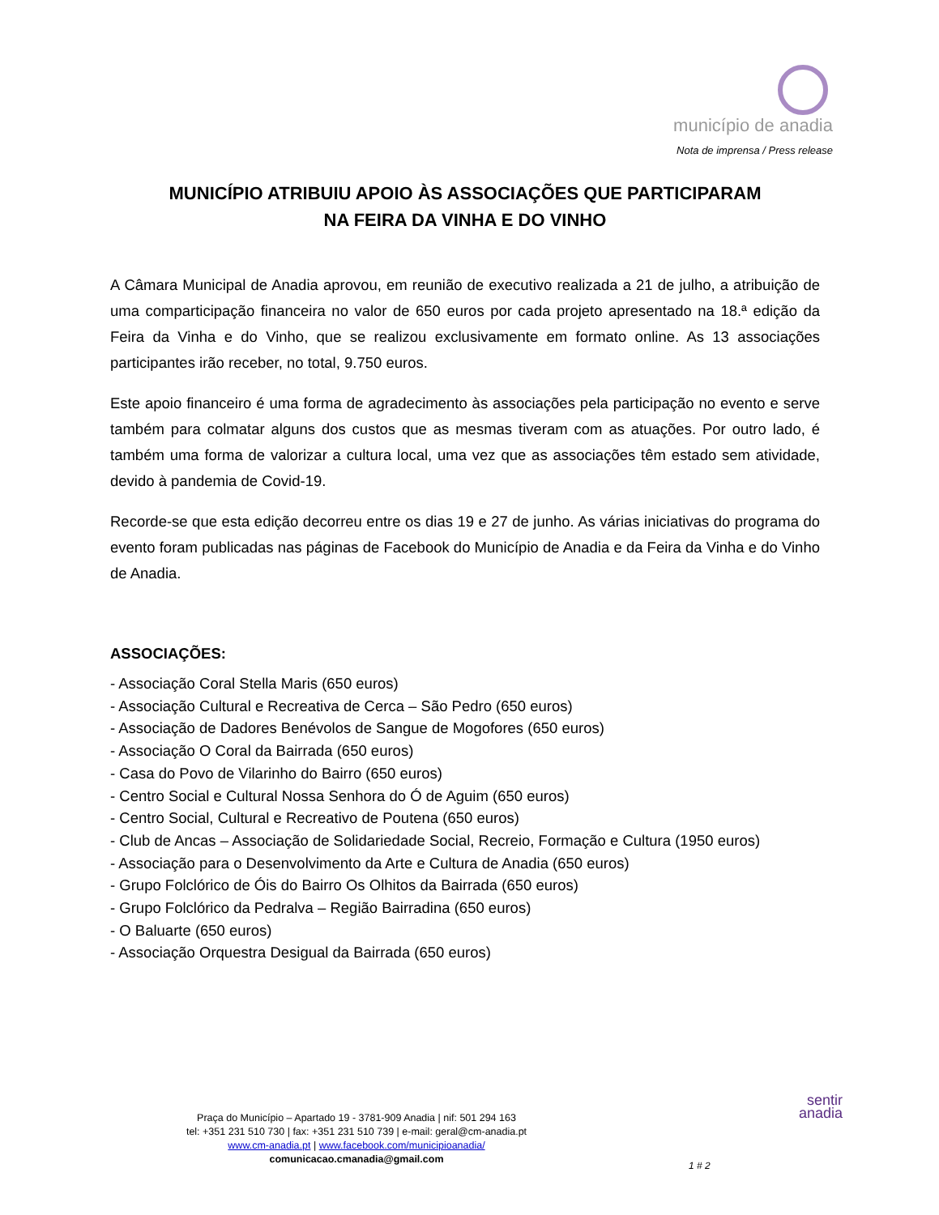município de anadia
Nota de imprensa / Press release
MUNICÍPIO ATRIBUIU APOIO ÀS ASSOCIAÇÕES QUE PARTICIPARAM
NA FEIRA DA VINHA E DO VINHO
A Câmara Municipal de Anadia aprovou, em reunião de executivo realizada a 21 de julho, a atribuição de uma comparticipação financeira no valor de 650 euros por cada projeto apresentado na 18.ª edição da Feira da Vinha e do Vinho, que se realizou exclusivamente em formato online. As 13 associações participantes irão receber, no total, 9.750 euros.
Este apoio financeiro é uma forma de agradecimento às associações pela participação no evento e serve também para colmatar alguns dos custos que as mesmas tiveram com as atuações. Por outro lado, é também uma forma de valorizar a cultura local, uma vez que as associações têm estado sem atividade, devido à pandemia de Covid-19.
Recorde-se que esta edição decorreu entre os dias 19 e 27 de junho. As várias iniciativas do programa do evento foram publicadas nas páginas de Facebook do Município de Anadia e da Feira da Vinha e do Vinho de Anadia.
ASSOCIAÇÕES:
- Associação Coral Stella Maris (650 euros)
- Associação Cultural e Recreativa de Cerca – São Pedro (650 euros)
- Associação de Dadores Benévolos de Sangue de Mogofores (650 euros)
- Associação O Coral da Bairrada (650 euros)
- Casa do Povo de Vilarinho do Bairro (650 euros)
- Centro Social e Cultural Nossa Senhora do Ó de Aguim (650 euros)
- Centro Social, Cultural e Recreativo de Poutena (650 euros)
- Club de Ancas – Associação de Solidariedade Social, Recreio, Formação e Cultura (1950 euros)
- Associação para o Desenvolvimento da Arte e Cultura de Anadia (650 euros)
- Grupo Folclórico de Óis do Bairro Os Olhitos da Bairrada (650 euros)
- Grupo Folclórico da Pedralva – Região Bairradina (650 euros)
- O Baluarte (650 euros)
- Associação Orquestra Desigual da Bairrada (650 euros)
Praça do Município – Apartado 19 - 3781-909 Anadia | nif: 501 294 163
tel: +351 231 510 730 | fax: +351 231 510 739 | e-mail: geral@cm-anadia.pt
www.cm-anadia.pt | www.facebook.com/municipioanadia/
comunicacao.cmanadia@gmail.com
sentir
anadia
1 # 2